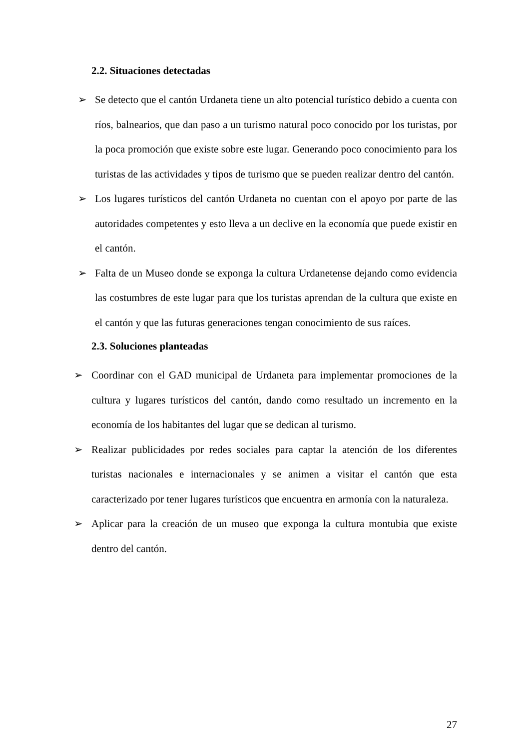2.2. Situaciones detectadas
➢ Se detecto que el cantón Urdaneta tiene un alto potencial turístico debido a cuenta con ríos, balnearios, que dan paso a un turismo natural poco conocido por los turistas, por la poca promoción que existe sobre este lugar. Generando poco conocimiento para los turistas de las actividades y tipos de turismo que se pueden realizar dentro del cantón.
➢ Los lugares turísticos del cantón Urdaneta no cuentan con el apoyo por parte de las autoridades competentes y esto lleva a un declive en la economía que puede existir en el cantón.
➢ Falta de un Museo donde se exponga la cultura Urdanetense dejando como evidencia las costumbres de este lugar para que los turistas aprendan de la cultura que existe en el cantón y que las futuras generaciones tengan conocimiento de sus raíces.
2.3. Soluciones planteadas
➢ Coordinar con el GAD municipal de Urdaneta para implementar promociones de la cultura y lugares turísticos del cantón, dando como resultado un incremento en la economía de los habitantes del lugar que se dedican al turismo.
➢ Realizar publicidades por redes sociales para captar la atención de los diferentes turistas nacionales e internacionales y se animen a visitar el cantón que esta caracterizado por tener lugares turísticos que encuentra en armonía con la naturaleza.
➢ Aplicar para la creación de un museo que exponga la cultura montubia que existe dentro del cantón.
27